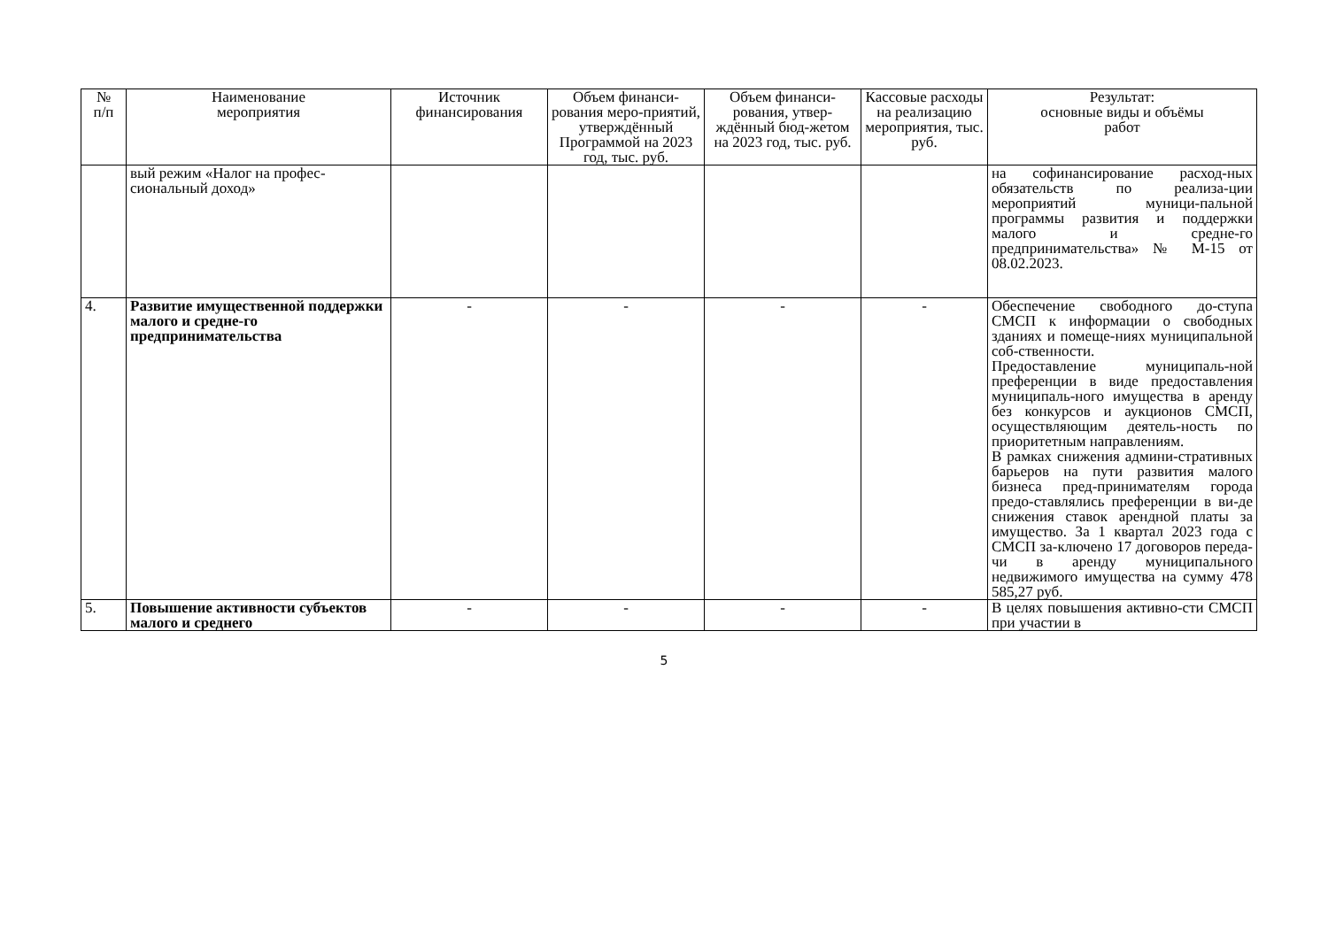| № п/п | Наименование мероприятия | Источник финансирования | Объем финанси-рования меро-приятий, утверждённый Программой на 2023 год, тыс. руб. | Объем финанси-рования, утвер-ждённый бюд-жетом на 2023 год, тыс. руб. | Кассовые расходы на реализацию мероприятия, тыс. руб. | Результат: основные виды и объёмы работ |
| --- | --- | --- | --- | --- | --- | --- |
| | вый режим «Налог на профес-сиональный доход» | | | | | на софинансирование расход-ных обязательств по реализа-ции мероприятий муници-пальной программы развития и поддержки малого и средне-го предпринимательства» № М-15 от 08.02.2023. |
| 4. | Развитие имущественной поддержки малого и средне-го предпринимательства | - | - | - | - | Обеспечение свободного до-ступа СМСП к информации о свободных зданиях и помеще-ниях муниципальной соб-ственности. Предоставление муниципаль-ной преференции в виде предоставления муниципаль-ного имущества в аренду без конкурсов и аукционов СМСП, осуществляющим деятель-ность по приоритетным направлениям. В рамках снижения админи-стративных барьеров на пути развития малого бизнеса пред-принимателям города предо-ставлялись преференции в ви-де снижения ставок арендной платы за имущество. За 1 квартал 2023 года с СМСП за-ключено 17 договоров переда-чи в аренду муниципального недвижимого имущества на сумму 478 585,27 руб. |
| 5. | Повышение активности субъектов малого и среднего | - | - | - | - | В целях повышения активно-сти СМСП при участии в |
5